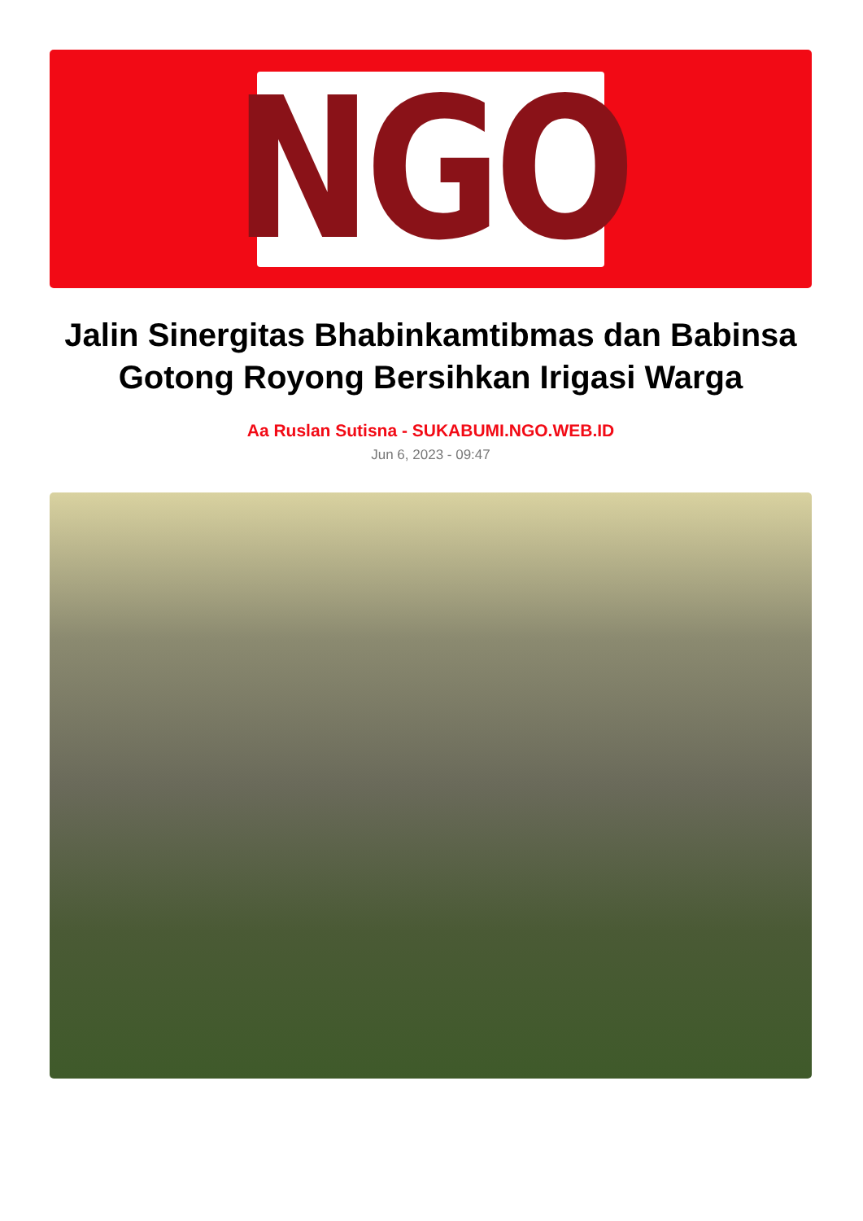NGO
Jalin Sinergitas Bhabinkamtibmas dan Babinsa Gotong Royong Bersihkan Irigasi Warga
Aa Ruslan Sutisna - SUKABUMI.NGO.WEB.ID
Jun 6, 2023 - 09:47